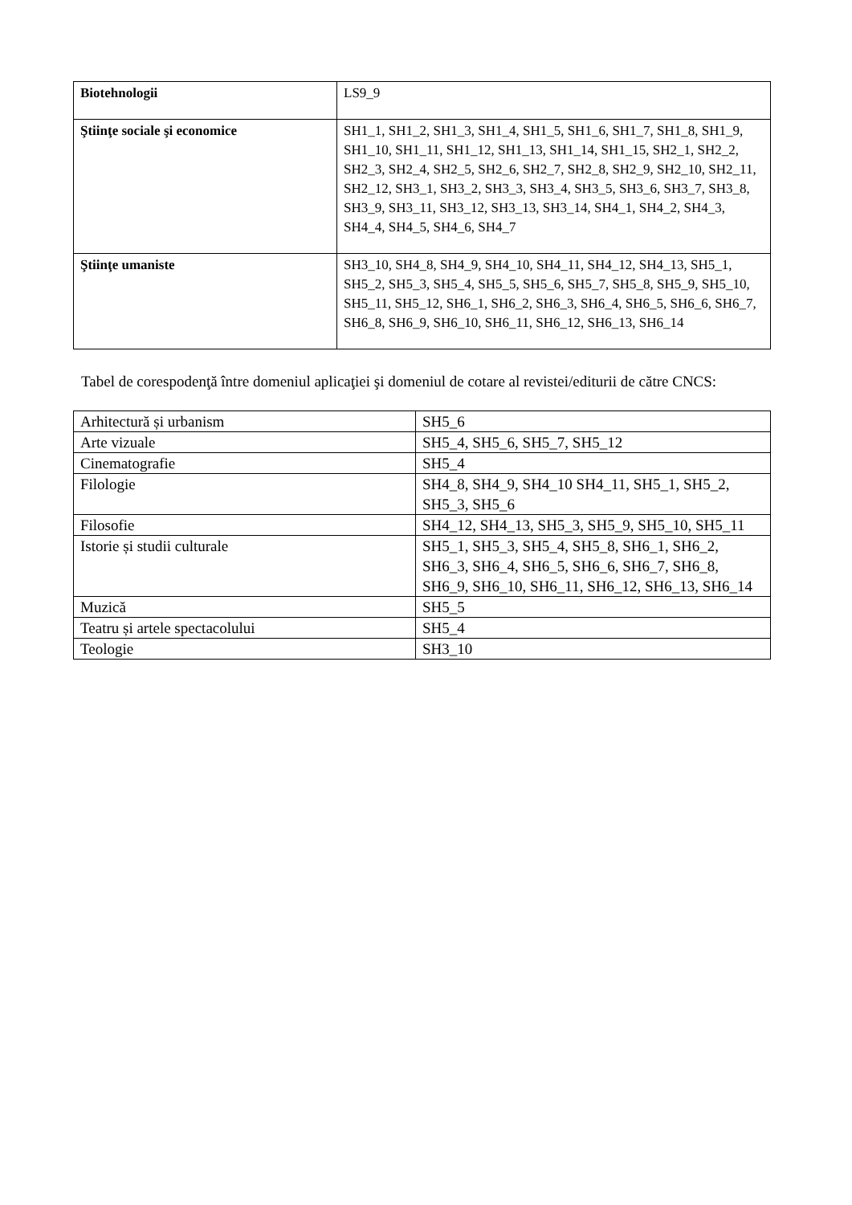| Biotehnologii | LS9_9 |
| Ştiinţe sociale şi economice | SH1_1, SH1_2, SH1_3, SH1_4, SH1_5, SH1_6, SH1_7, SH1_8, SH1_9, SH1_10, SH1_11, SH1_12, SH1_13, SH1_14, SH1_15, SH2_1, SH2_2, SH2_3, SH2_4, SH2_5, SH2_6, SH2_7, SH2_8, SH2_9, SH2_10, SH2_11, SH2_12, SH3_1, SH3_2, SH3_3, SH3_4, SH3_5, SH3_6, SH3_7, SH3_8, SH3_9, SH3_11, SH3_12, SH3_13, SH3_14, SH4_1, SH4_2, SH4_3, SH4_4, SH4_5, SH4_6, SH4_7 |
| Ştiinţe umaniste | SH3_10, SH4_8, SH4_9, SH4_10, SH4_11, SH4_12, SH4_13, SH5_1, SH5_2, SH5_3, SH5_4, SH5_5, SH5_6, SH5_7, SH5_8, SH5_9, SH5_10, SH5_11, SH5_12, SH6_1, SH6_2, SH6_3, SH6_4, SH6_5, SH6_6, SH6_7, SH6_8, SH6_9, SH6_10, SH6_11, SH6_12, SH6_13, SH6_14 |
Tabel de corespodenţă între domeniul aplicaţiei şi domeniul de cotare al revistei/editurii de către CNCS:
| Arhitectură și urbanism | SH5_6 |
| Arte vizuale | SH5_4, SH5_6, SH5_7, SH5_12 |
| Cinematografie | SH5_4 |
| Filologie | SH4_8, SH4_9, SH4_10 SH4_11, SH5_1, SH5_2, SH5_3, SH5_6 |
| Filosofie | SH4_12, SH4_13, SH5_3, SH5_9, SH5_10, SH5_11 |
| Istorie și studii culturale | SH5_1, SH5_3, SH5_4, SH5_8, SH6_1, SH6_2, SH6_3, SH6_4, SH6_5, SH6_6, SH6_7, SH6_8, SH6_9, SH6_10, SH6_11, SH6_12, SH6_13, SH6_14 |
| Muzică | SH5_5 |
| Teatru și artele spectacolului | SH5_4 |
| Teologie | SH3_10 |